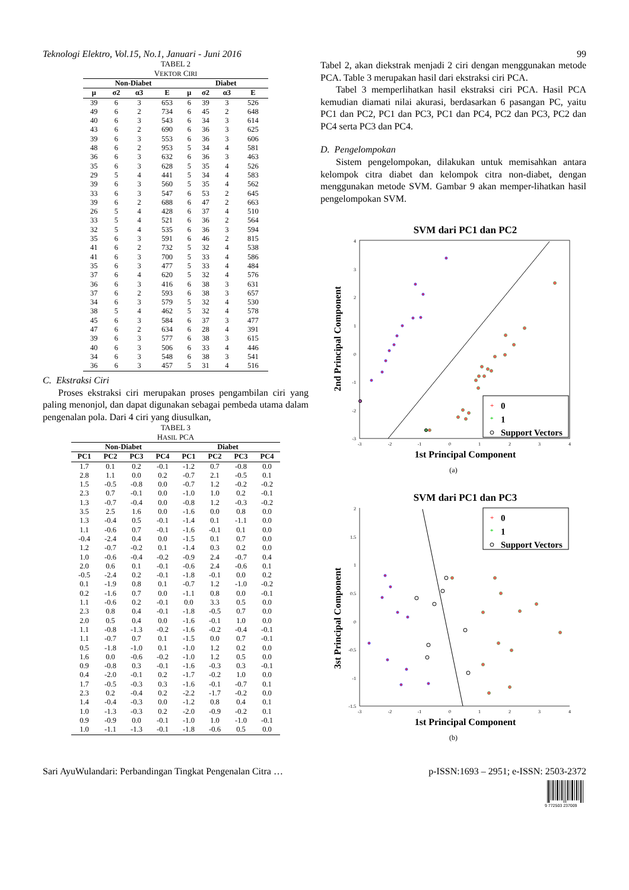Teknologi Elektro, Vol.15, No.1, Januari - Juni 2016 99
TABEL 2
VEKTOR CIRI
| Non-Diabet | | | | Diabet | | | |
| --- | --- | --- | --- | --- | --- | --- | --- |
| μ | σ2 | α3 | E | μ | σ2 | α3 | E |
| 39 | 6 | 3 | 653 | 6 | 39 | 3 | 526 |
| 49 | 6 | 2 | 734 | 6 | 45 | 2 | 648 |
| 40 | 6 | 3 | 543 | 6 | 34 | 3 | 614 |
| 43 | 6 | 2 | 690 | 6 | 36 | 3 | 625 |
| 39 | 6 | 3 | 553 | 6 | 36 | 3 | 606 |
| 48 | 6 | 2 | 953 | 5 | 34 | 4 | 581 |
| 36 | 6 | 3 | 632 | 6 | 36 | 3 | 463 |
| 35 | 6 | 3 | 628 | 5 | 35 | 4 | 526 |
| 29 | 5 | 4 | 441 | 5 | 34 | 4 | 583 |
| 39 | 6 | 3 | 560 | 5 | 35 | 4 | 562 |
| 33 | 6 | 3 | 547 | 6 | 53 | 2 | 645 |
| 39 | 6 | 2 | 688 | 6 | 47 | 2 | 663 |
| 26 | 5 | 4 | 428 | 6 | 37 | 4 | 510 |
| 33 | 5 | 4 | 521 | 6 | 36 | 2 | 564 |
| 32 | 5 | 4 | 535 | 6 | 36 | 3 | 594 |
| 35 | 6 | 3 | 591 | 6 | 46 | 2 | 815 |
| 41 | 6 | 2 | 732 | 5 | 32 | 4 | 538 |
| 41 | 6 | 3 | 700 | 5 | 33 | 4 | 586 |
| 35 | 6 | 3 | 477 | 5 | 33 | 4 | 484 |
| 37 | 6 | 4 | 620 | 5 | 32 | 4 | 576 |
| 36 | 6 | 3 | 416 | 6 | 38 | 3 | 631 |
| 37 | 6 | 2 | 593 | 6 | 38 | 3 | 657 |
| 34 | 6 | 3 | 579 | 5 | 32 | 4 | 530 |
| 38 | 5 | 4 | 462 | 5 | 32 | 4 | 578 |
| 45 | 6 | 3 | 584 | 6 | 37 | 3 | 477 |
| 47 | 6 | 2 | 634 | 6 | 28 | 4 | 391 |
| 39 | 6 | 3 | 577 | 6 | 38 | 3 | 615 |
| 40 | 6 | 3 | 506 | 6 | 33 | 4 | 446 |
| 34 | 6 | 3 | 548 | 6 | 38 | 3 | 541 |
| 36 | 6 | 3 | 457 | 5 | 31 | 4 | 516 |
C. Ekstraksi Ciri
Proses ekstraksi ciri merupakan proses pengambilan ciri yang paling menonjol, dan dapat digunakan sebagai pembeda utama dalam pengenalan pola. Dari 4 ciri yang diusulkan,
TABEL 3
HASIL PCA
| Non-Diabet | | | | Diabet | | | |
| --- | --- | --- | --- | --- | --- | --- | --- |
| PC1 | PC2 | PC3 | PC4 | PC1 | PC2 | PC3 | PC4 |
| 1.7 | 0.1 | 0.2 | -0.1 | -1.2 | 0.7 | -0.8 | 0.0 |
| 2.8 | 1.1 | 0.0 | 0.2 | -0.7 | 2.1 | -0.5 | 0.1 |
| 1.5 | -0.5 | -0.8 | 0.0 | -0.7 | 1.2 | -0.2 | -0.2 |
| 2.3 | 0.7 | -0.1 | 0.0 | -1.0 | 1.0 | 0.2 | -0.1 |
| 1.3 | -0.7 | -0.4 | 0.0 | -0.8 | 1.2 | -0.3 | -0.2 |
| 3.5 | 2.5 | 1.6 | 0.0 | -1.6 | 0.0 | 0.8 | 0.0 |
| 1.3 | -0.4 | 0.5 | -0.1 | -1.4 | 0.1 | -1.1 | 0.0 |
| 1.1 | -0.6 | 0.7 | -0.1 | -1.6 | -0.1 | 0.1 | 0.0 |
| -0.4 | -2.4 | 0.4 | 0.0 | -1.5 | 0.1 | 0.7 | 0.0 |
| 1.2 | -0.7 | -0.2 | 0.1 | -1.4 | 0.3 | 0.2 | 0.0 |
| 1.0 | -0.6 | -0.4 | -0.2 | -0.9 | 2.4 | -0.7 | 0.4 |
| 2.0 | 0.6 | 0.1 | -0.1 | -0.6 | 2.4 | -0.6 | 0.1 |
| -0.5 | -2.4 | 0.2 | -0.1 | -1.8 | -0.1 | 0.0 | 0.2 |
| 0.1 | -1.9 | 0.8 | 0.1 | -0.7 | 1.2 | -1.0 | -0.2 |
| 0.2 | -1.6 | 0.7 | 0.0 | -1.1 | 0.8 | 0.0 | -0.1 |
| 1.1 | -0.6 | 0.2 | -0.1 | 0.0 | 3.3 | 0.5 | 0.0 |
| 2.3 | 0.8 | 0.4 | -0.1 | -1.8 | -0.5 | 0.7 | 0.0 |
| 2.0 | 0.5 | 0.4 | 0.0 | -1.6 | -0.1 | 1.0 | 0.0 |
| 1.1 | -0.8 | -1.3 | -0.2 | -1.6 | -0.2 | -0.4 | -0.1 |
| 1.1 | -0.7 | 0.7 | 0.1 | -1.5 | 0.0 | 0.7 | -0.1 |
| 0.5 | -1.8 | -1.0 | 0.1 | -1.0 | 1.2 | 0.2 | 0.0 |
| 1.6 | 0.0 | -0.6 | -0.2 | -1.0 | 1.2 | 0.5 | 0.0 |
| 0.9 | -0.8 | 0.3 | -0.1 | -1.6 | -0.3 | 0.3 | -0.1 |
| 0.4 | -2.0 | -0.1 | 0.2 | -1.7 | -0.2 | 1.0 | 0.0 |
| 1.7 | -0.5 | -0.3 | 0.3 | -1.6 | -0.1 | -0.7 | 0.1 |
| 2.3 | 0.2 | -0.4 | 0.2 | -2.2 | -1.7 | -0.2 | 0.0 |
| 1.4 | -0.4 | -0.3 | 0.0 | -1.2 | 0.8 | 0.4 | 0.1 |
| 1.0 | -1.3 | -0.3 | 0.2 | -2.0 | -0.9 | -0.2 | 0.1 |
| 0.9 | -0.9 | 0.0 | -0.1 | -1.0 | 1.0 | -1.0 | -0.1 |
| 1.0 | -1.1 | -1.3 | -0.1 | -1.8 | -0.6 | 0.5 | 0.0 |
Tabel 2, akan diekstrak menjadi 2 ciri dengan menggunakan metode PCA. Table 3 merupakan hasil dari ekstraksi ciri PCA.
Tabel 3 memperlihatkan hasil ekstraksi ciri PCA. Hasil PCA kemudian diamati nilai akurasi, berdasarkan 6 pasangan PC, yaitu PC1 dan PC2, PC1 dan PC3, PC1 dan PC4, PC2 dan PC3, PC2 dan PC4 serta PC3 dan PC4.
D. Pengelompokan
Sistem pengelompokan, dilakukan untuk memisahkan antara kelompok citra diabet dan kelompok citra non-diabet, dengan menggunakan metode SVM. Gambar 9 akan memper-lihatkan hasil pengelompokan SVM.
SVM dari PC1 dan PC2
4
3
2
1
0
-1
-2
-3
-3
-2
-1
0
1
2
3
4
+
0
*
1
Support Vectors
1st Principal Component
2nd Principal Component
(a)
SVM dari PC1 dan PC3
2
1.5
1
0.5
0
-0.5
-1
-1.5
-3
-2
-1
0
1
2
3
4
+
0
*
1
Support Vectors
1st Principal Component
3st Principal Component
(b)
Sari AyuWulandari: Perbandingan Tingkat Pengenalan Citra … p-ISSN:1693 – 2951; e-ISSN: 2503-2372
9 772503 237009